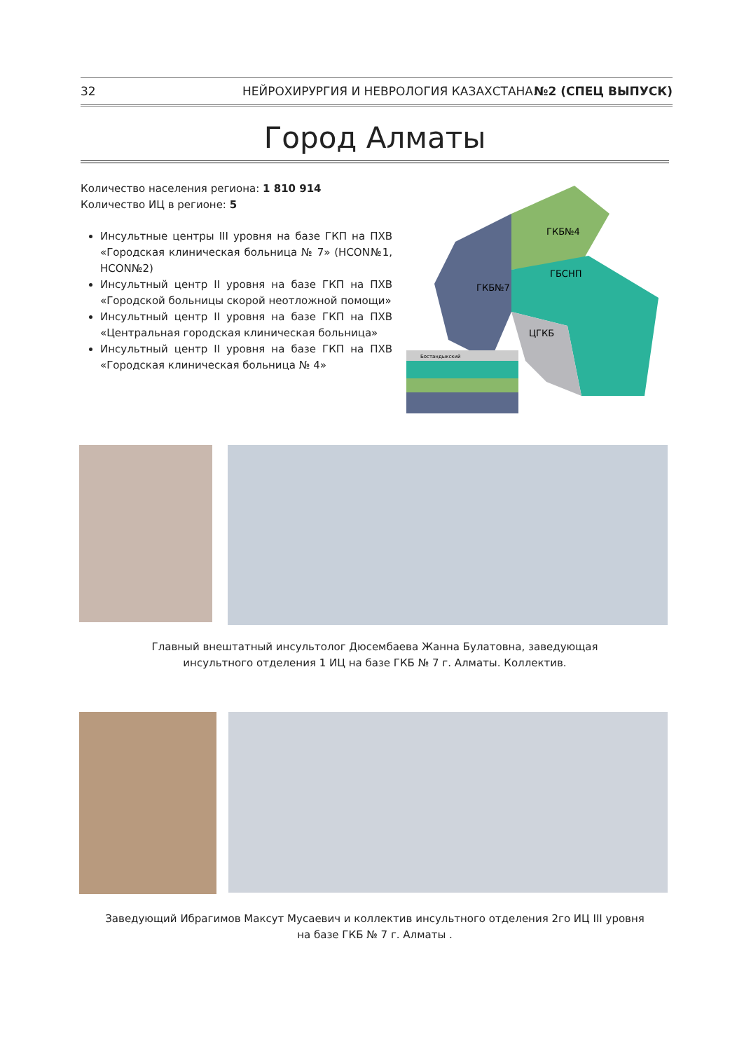32 НЕЙРОХИРУРГИЯ И НЕВРОЛОГИЯ КАЗАХСТАНА №2 (СПЕЦ ВЫПУСК)
Город Алматы
Количество населения региона: 1 810 914
Количество ИЦ в регионе: 5
Инсультные центры III уровня на базе ГКП на ПХВ «Городская клиническая больница № 7» (НСОN№1, НСОN№2)
Инсультный центр II уровня на базе ГКП на ПХВ «Городской больницы скорой неотложной помощи»
Инсультный центр II уровня на базе ГКП на ПХВ «Центральная городская клиническая больница»
Инсультный центр II уровня на базе ГКП на ПХВ «Городская клиническая больница № 4»
ГКБ№4
ГБСНП
ЦГКБ
ГКБ№7
Бостандыкский
Главный внештатный инсультолог Дюсембаева Жанна Булатовна, заведующая
инсультного отделения 1 ИЦ на базе ГКБ № 7 г. Алматы. Коллектив.
Заведующий Ибрагимов Максут Мусаевич и коллектив инсультного отделения 2го ИЦ III уровня
на базе ГКБ № 7 г. Алматы .